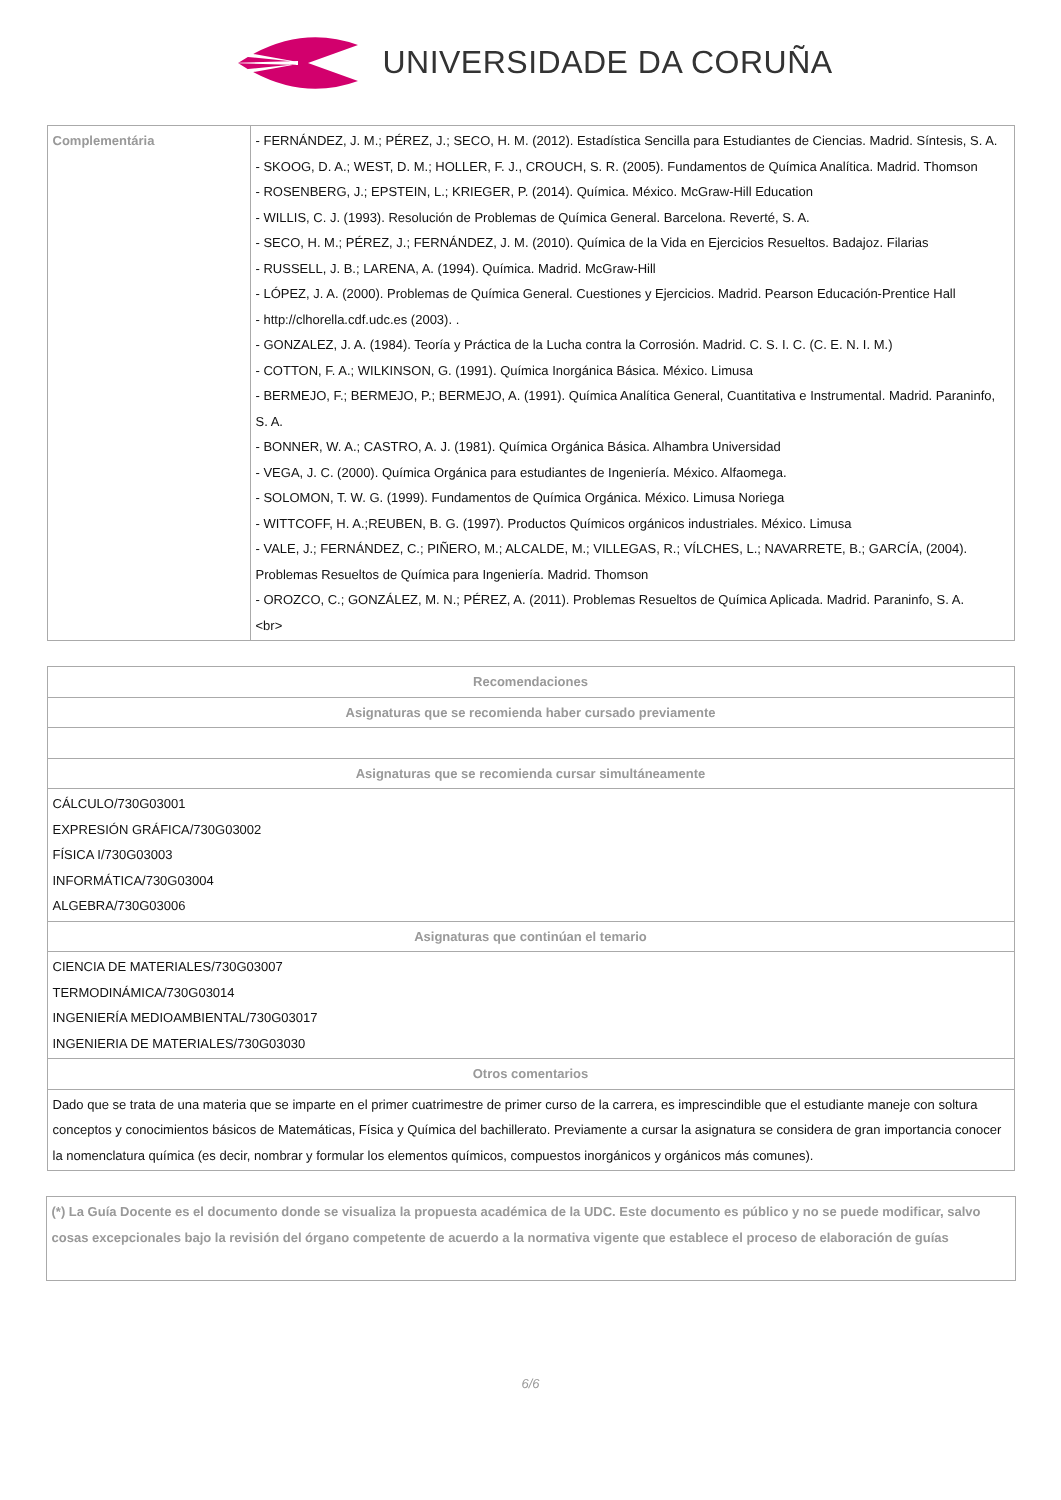UNIVERSIDADE DA CORUÑA
| Complementária | - FERNÁNDEZ, J. M.; PÉREZ, J.; SECO, H. M. (2012). Estadística Sencilla para Estudiantes de Ciencias. Madrid. Síntesis, S. A. - SKOOG, D. A.; WEST, D. M.; HOLLER, F. J., CROUCH, S. R. (2005). Fundamentos de Química Analítica. Madrid. Thomson - ROSENBERG, J.; EPSTEIN, L.; KRIEGER, P. (2014). Química. México. McGraw-Hill Education - WILLIS, C. J. (1993). Resolución de Problemas de Química General. Barcelona. Reverté, S. A. - SECO, H. M.; PÉREZ, J.; FERNÁNDEZ, J. M. (2010). Química de la Vida en Ejercicios Resueltos. Badajoz. Filarias - RUSSELL, J. B.; LARENA, A. (1994). Química. Madrid. McGraw-Hill - LÓPEZ, J. A. (2000). Problemas de Química General. Cuestiones y Ejercicios. Madrid. Pearson Educación-Prentice Hall - http://clhorella.cdf.udc.es (2003). . - GONZALEZ, J. A. (1984). Teoría y Práctica de la Lucha contra la Corrosión. Madrid. C. S. I. C. (C. E. N. I. M.) - COTTON, F. A.; WILKINSON, G. (1991). Química Inorgánica Básica. México. Limusa - BERMEJO, F.; BERMEJO, P.; BERMEJO, A. (1991). Química Analítica General, Cuantitativa e Instrumental. Madrid. Paraninfo, S. A. - BONNER, W. A.; CASTRO, A. J. (1981). Química Orgánica Básica. Alhambra Universidad - VEGA, J. C. (2000). Química Orgánica para estudiantes de Ingeniería. México. Alfaomega. - SOLOMON, T. W. G. (1999). Fundamentos de Química Orgánica. México. Limusa Noriega - WITTCOFF, H. A.;REUBEN, B. G. (1997). Productos Químicos orgánicos industriales. México. Limusa - VALE, J.; FERNÁNDEZ, C.; PIÑERO, M.; ALCALDE, M.; VILLEGAS, R.; VÍLCHES, L.; NAVARRETE, B.; GARCÍA, (2004). Problemas Resueltos de Química para Ingeniería. Madrid. Thomson - OROZCO, C.; GONZÁLEZ, M. N.; PÉREZ, A. (2011). Problemas Resueltos de Química Aplicada. Madrid. Paraninfo, S. A. <br> |
| Recomendaciones |
| --- |
| Asignaturas que se recomienda haber cursado previamente |
| Asignaturas que se recomienda cursar simultáneamente |
| CÁLCULO/730G03001 EXPRESIÓN GRÁFICA/730G03002 FÍSICA I/730G03003 INFORMÁTICA/730G03004 ALGEBRA/730G03006 |
| Asignaturas que continúan el temario |
| CIENCIA DE MATERIALES/730G03007 TERMODINÁMICA/730G03014 INGENIERÍA MEDIOAMBIENTAL/730G03017 INGENIERIA DE MATERIALES/730G03030 |
| Otros comentarios |
| Dado que se trata de una materia que se imparte en el primer cuatrimestre de primer curso de la carrera, es imprescindible que el estudiante maneje con soltura conceptos y conocimientos básicos de Matemáticas, Física y Química del bachillerato. Previamente a cursar la asignatura se considera de gran importancia conocer la nomenclatura química (es decir, nombrar y formular los elementos químicos, compuestos inorgánicos y orgánicos más comunes). |
(*) La Guía Docente es el documento donde se visualiza la propuesta académica de la UDC. Este documento es público y no se puede modificar, salvo cosas excepcionales bajo la revisión del órgano competente de acuerdo a la normativa vigente que establece el proceso de elaboración de guías
6/6